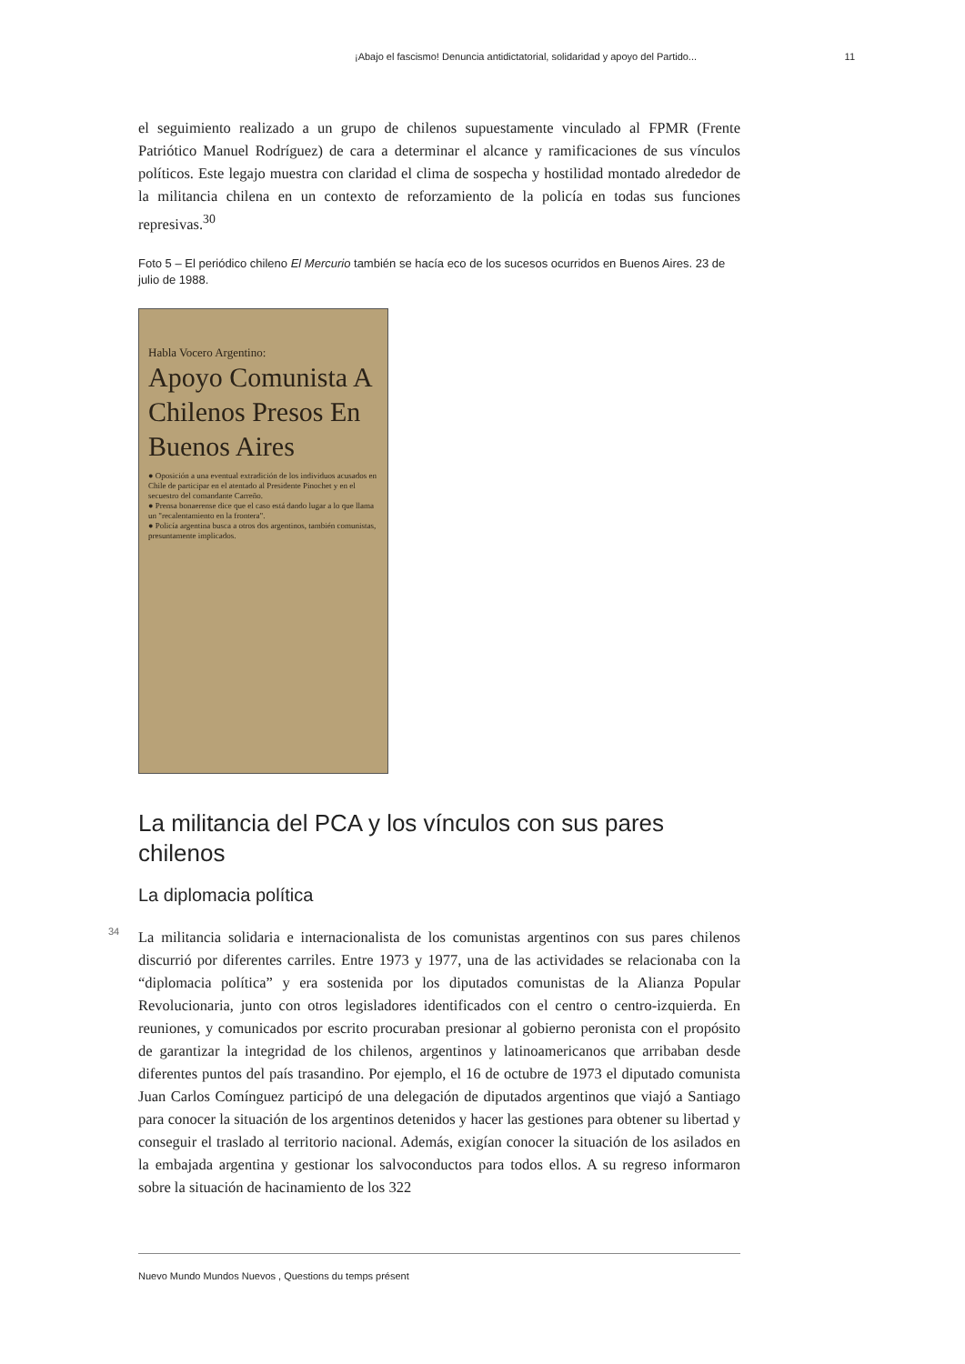¡Abajo el fascismo! Denuncia antidictatorial, solidaridad y apoyo del Partido... 11
el seguimiento realizado a un grupo de chilenos supuestamente vinculado al FPMR (Frente Patriótico Manuel Rodríguez) de cara a determinar el alcance y ramificaciones de sus vínculos políticos. Este legajo muestra con claridad el clima de sospecha y hostilidad montado alrededor de la militancia chilena en un contexto de reforzamiento de la policía en todas sus funciones represivas.<sup>30</sup>
Foto 5 – El periódico chileno El Mercurio también se hacía eco de los sucesos ocurridos en Buenos Aires. 23 de julio de 1988.
Habla Vocero Argentino:
Apoyo Comunista A Chilenos Presos En Buenos Aires
● Oposición a una eventual extradición de los individuos acusados en Chile de participar en el atentado al Presidente Pinochet y en el secuestro del comandante Carreño.
● Prensa bonaerense dice que el caso está dando lugar a lo que llama un "recalentamiento en la frontera".
● Policía argentina busca a otros dos argentinos, también comunistas, presuntamente implicados.
La militancia del PCA y los vínculos con sus pares chilenos
La diplomacia política
34
La militancia solidaria e internacionalista de los comunistas argentinos con sus pares chilenos discurrió por diferentes carriles. Entre 1973 y 1977, una de las actividades se relacionaba con la “diplomacia política” y era sostenida por los diputados comunistas de la Alianza Popular Revolucionaria, junto con otros legisladores identificados con el centro o centro-izquierda. En reuniones, y comunicados por escrito procuraban presionar al gobierno peronista con el propósito de garantizar la integridad de los chilenos, argentinos y latinoamericanos que arribaban desde diferentes puntos del país trasandino. Por ejemplo, el 16 de octubre de 1973 el diputado comunista Juan Carlos Comínguez participó de una delegación de diputados argentinos que viajó a Santiago para conocer la situación de los argentinos detenidos y hacer las gestiones para obtener su libertad y conseguir el traslado al territorio nacional. Además, exigían conocer la situación de los asilados en la embajada argentina y gestionar los salvoconductos para todos ellos. A su regreso informaron sobre la situación de hacinamiento de los 322
Nuevo Mundo Mundos Nuevos , Questions du temps présent